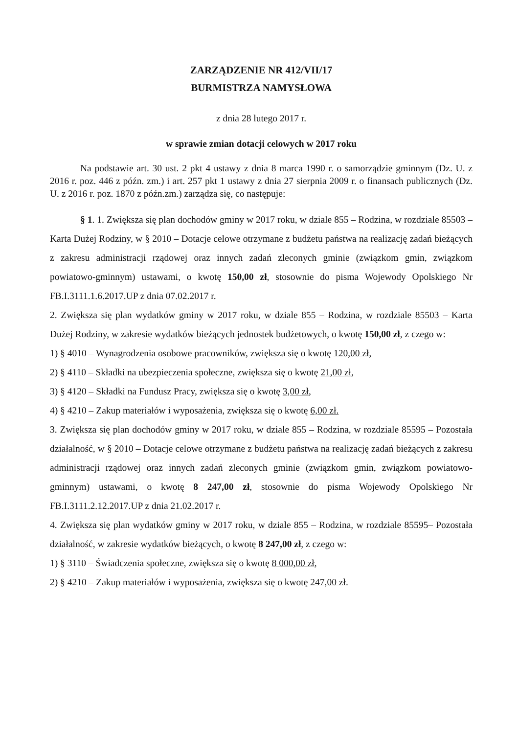ZARZĄDZENIE NR 412/VII/17
BURMISTRZA NAMYSŁOWA
z dnia 28 lutego 2017 r.
w sprawie zmian dotacji celowych w 2017 roku
Na podstawie art. 30 ust. 2 pkt 4 ustawy z dnia 8 marca 1990 r. o samorządzie gminnym (Dz. U. z 2016 r. poz. 446 z późn. zm.) i art. 257 pkt 1 ustawy z dnia 27 sierpnia 2009 r. o finansach publicznych (Dz. U. z 2016 r. poz. 1870 z późn.zm.) zarządza się, co następuje:
§ 1. 1. Zwiększa się plan dochodów gminy w 2017 roku, w dziale 855 – Rodzina, w rozdziale 85503 – Karta Dużej Rodziny, w § 2010 – Dotacje celowe otrzymane z budżetu państwa na realizację zadań bieżących z zakresu administracji rządowej oraz innych zadań zleconych gminie (związkom gmin, związkom powiatowo-gminnym) ustawami, o kwotę 150,00 zł, stosownie do pisma Wojewody Opolskiego Nr FB.I.3111.1.6.2017.UP z dnia 07.02.2017 r.
2. Zwiększa się plan wydatków gminy w 2017 roku, w dziale 855 – Rodzina, w rozdziale 85503 – Karta Dużej Rodziny, w zakresie wydatków bieżących jednostek budżetowych, o kwotę 150,00 zł, z czego w:
1) § 4010 – Wynagrodzenia osobowe pracowników, zwiększa się o kwotę 120,00 zł,
2) § 4110 – Składki na ubezpieczenia społeczne, zwiększa się o kwotę 21,00 zł,
3) § 4120 – Składki na Fundusz Pracy, zwiększa się o kwotę 3,00 zł,
4) § 4210 – Zakup materiałów i wyposażenia, zwiększa się o kwotę 6,00 zł.
3. Zwiększa się plan dochodów gminy w 2017 roku, w dziale 855 – Rodzina, w rozdziale 85595 – Pozostała działalność, w § 2010 – Dotacje celowe otrzymane z budżetu państwa na realizację zadań bieżących z zakresu administracji rządowej oraz innych zadań zleconych gminie (związkom gmin, związkom powiatowo-gminnym) ustawami, o kwotę 8 247,00 zł, stosownie do pisma Wojewody Opolskiego Nr FB.I.3111.2.12.2017.UP z dnia 21.02.2017 r.
4. Zwiększa się plan wydatków gminy w 2017 roku, w dziale 855 – Rodzina, w rozdziale 85595– Pozostała działalność, w zakresie wydatków bieżących, o kwotę 8 247,00 zł, z czego w:
1) § 3110 – Świadczenia społeczne, zwiększa się o kwotę 8 000,00 zł,
2) § 4210 – Zakup materiałów i wyposażenia, zwiększa się o kwotę 247,00 zł.